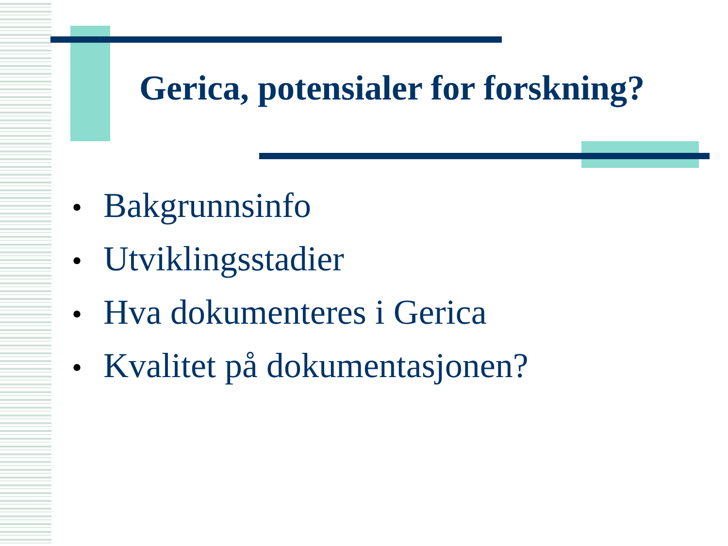Gerica, potensialer for forskning?
• Bakgrunnsinfo
• Utviklingsstadier
• Hva dokumenteres i Gerica
• Kvalitet på dokumentasjonen?